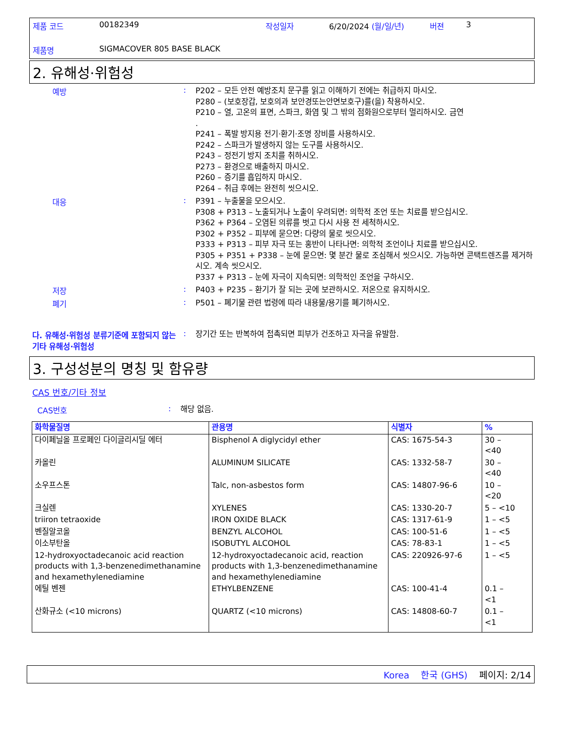제품 코드 00182349 작성일자 6/20/2024 (월/일/년) 버젼 3
제품명 SIGMACOVER 805 BASE BLACK
2. 유해성·위험성
예방 :
P202 – 모든 안전 예방조치 문구를 읽고 이해하기 전에는 취급하지 마시오.
P280 – (보호장갑, 보호의과 보안경또는안면보호구)를(을) 착용하시오.
P210 – 열, 고온의 표면, 스파크, 화염 및 그 밖의 점화원으로부터 멀리하시오. 금연
.
P241 – 폭발 방지용 전기·환기·조명 장비를 사용하시오.
P242 – 스파크가 발생하지 않는 도구를 사용하시오.
P243 – 정전기 방지 조치를 취하시오.
P273 – 환경으로 배출하지 마시오.
P260 – 증기를 흡입하지 마시오.
P264 – 취급 후에는 완전히 씻으시오.
대응 :
P391 – 누출물을 모으시오.
P308 + P313 – 노출되거나 노출이 우려되면: 의학적 조언 또는 치료를 받으십시오.
P362 + P364 – 오염된 의류를 벗고 다시 사용 전 세척하시오.
P302 + P352 – 피부에 묻으면: 다량의 물로 씻으시오.
P333 + P313 – 피부 자극 또는 홍반이 나타나면: 의학적 조언이나 치료를 받으십시오.
P305 + P351 + P338 – 눈에 묻으면: 몇 분간 물로 조심해서 씻으시오. 가능하면 콘택트렌즈를 제거하시오. 계속 씻으시오.
P337 + P313 – 눈에 자극이 지속되면: 의학적인 조언을 구하시오.
저장 :
P403 + P235 – 환기가 잘 되는 곳에 보관하시오. 저온으로 유지하시오.
폐기 :
P501 – 폐기물 관련 법령에 따라 내용물/용기를 폐기하시오.
다. 유해성·위험성 분류기준에 포함되지 않는 기타 유해성·위험성
:
장기간 또는 반복하여 접촉되면 피부가 건조하고 자극을 유발함.
3. 구성성분의 명칭 및 함유량
CAS 번호/기타 정보
CAS번호 :
해당 없음.
| 화학물질명 | 관용명 | 식별자 | % |
| --- | --- | --- | --- |
| 다이페닐올 프로페인 다이글리시딜 에터 | Bisphenol A diglycidyl ether | CAS: 1675-54-3 | 30 – <40 |
| 카올린 | ALUMINUM SILICATE | CAS: 1332-58-7 | 30 – <40 |
| 소우프스톤 | Talc, non-asbestos form | CAS: 14807-96-6 | 10 – <20 |
| 크실렌 | XYLENES | CAS: 1330-20-7 | 5 – <10 |
| triiron tetraoxide | IRON OXIDE BLACK | CAS: 1317-61-9 | 1 – <5 |
| 벤질알코올 | BENZYL ALCOHOL | CAS: 100-51-6 | 1 – <5 |
| 이소부탄올 | ISOBUTYL ALCOHOL | CAS: 78-83-1 | 1 – <5 |
| 12-hydroxyoctadecanoic acid reaction products with 1,3-benzenedimethanamine and hexamethylenediamine | 12-hydroxyoctadecanoic acid, reaction products with 1,3-benzenedimethanamine and hexamethylenediamine | CAS: 220926-97-6 | 1 – <5 |
| 에틸 벤젠 | ETHYLBENZENE | CAS: 100-41-4 | 0.1 – <1 |
| 산화규소 (<10 microns) | QUARTZ (<10 microns) | CAS: 14808-60-7 | 0.1 – <1 |
Korea 한국 (GHS) 페이지: 2/14